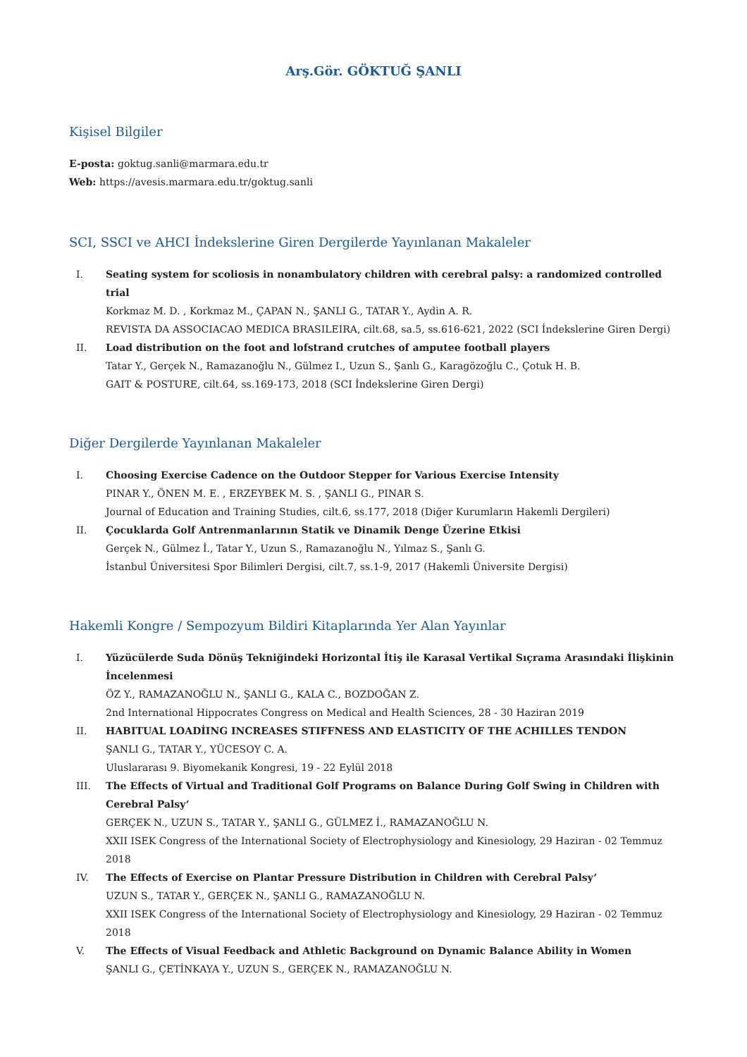Arş.Gör. GÖKTUĞ ŞANLI
Kişisel Bilgiler
E-posta: goktug.sanli@marmara.edu.tr
Web: https://avesis.marmara.edu.tr/goktug.sanli
SCI, SSCI ve AHCI İndekslerine Giren Dergilerde Yayınlanan Makaleler
I. Seating system for scoliosis in nonambulatory children with cerebral palsy: a randomized controlled trial
Korkmaz M. D. , Korkmaz M., ÇAPAN N., ŞANLI G., TATAR Y., Aydin A. R.
REVISTA DA ASSOCIACAO MEDICA BRASILEIRA, cilt.68, sa.5, ss.616-621, 2022 (SCI İndekslerine Giren Dergi)
II. Load distribution on the foot and lofstrand crutches of amputee football players
Tatar Y., Gerçek N., Ramazanoğlu N., Gülmez I., Uzun S., Şanlı G., Karagözoğlu C., Çotuk H. B.
GAIT & POSTURE, cilt.64, ss.169-173, 2018 (SCI İndekslerine Giren Dergi)
Diğer Dergilerde Yayınlanan Makaleler
I. Choosing Exercise Cadence on the Outdoor Stepper for Various Exercise Intensity
PINAR Y., ÖNEN M. E. , ERZEYBEK M. S. , ŞANLI G., PINAR S.
Journal of Education and Training Studies, cilt.6, ss.177, 2018 (Diğer Kurumların Hakemli Dergileri)
II. Çocuklarda Golf Antrenmanlarının Statik ve Dinamik Denge Üzerine Etkisi
Gerçek N., Gülmez İ., Tatar Y., Uzun S., Ramazanoğlu N., Yılmaz S., Şanlı G.
İstanbul Üniversitesi Spor Bilimleri Dergisi, cilt.7, ss.1-9, 2017 (Hakemli Üniversite Dergisi)
Hakemli Kongre / Sempozyum Bildiri Kitaplarında Yer Alan Yayınlar
I. Yüzücülerde Suda Dönüş Tekniğindeki Horizontal İtiş ile Karasal Vertikal Sıçrama Arasındaki İlişkinin İncelenmesi
ÖZ Y., RAMAZANOĞLU N., ŞANLI G., KALA C., BOZDOĞAN Z.
2nd International Hippocrates Congress on Medical and Health Sciences, 28 - 30 Haziran 2019
II. HABITUAL LOADİING INCREASES STIFFNESS AND ELASTICITY OF THE ACHILLES TENDON
ŞANLI G., TATAR Y., YÜCESOY C. A.
Uluslararası 9. Biyomekanik Kongresi, 19 - 22 Eylül 2018
III. The Effects of Virtual and Traditional Golf Programs on Balance During Golf Swing in Children with Cerebral Palsy’
GERÇEK N., UZUN S., TATAR Y., ŞANLI G., GÜLMEZ İ., RAMAZANOĞLU N.
XXII ISEK Congress of the International Society of Electrophysiology and Kinesiology, 29 Haziran - 02 Temmuz 2018
IV. The Effects of Exercise on Plantar Pressure Distribution in Children with Cerebral Palsy’
UZUN S., TATAR Y., GERÇEK N., ŞANLI G., RAMAZANOĞLU N.
XXII ISEK Congress of the International Society of Electrophysiology and Kinesiology, 29 Haziran - 02 Temmuz 2018
V. The Effects of Visual Feedback and Athletic Background on Dynamic Balance Ability in Women
ŞANLI G., ÇETİNKAYA Y., UZUN S., GERÇEK N., RAMAZANOĞLU N.